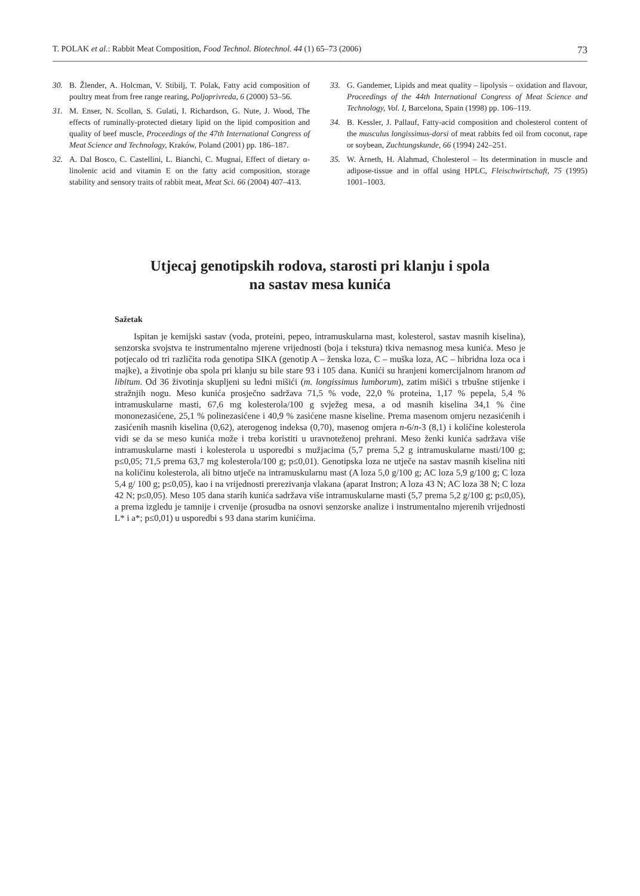T. POLAK et al.: Rabbit Meat Composition, Food Technol. Biotechnol. 44 (1) 65–73 (2006) 73
30. B. Žlender, A. Holcman, V. Stibilj, T. Polak, Fatty acid composition of poultry meat from free range rearing, Poljoprivreda, 6 (2000) 53–56.
31. M. Enser, N. Scollan, S. Gulati, I. Richardson, G. Nute, J. Wood, The effects of ruminally-protected dietary lipid on the lipid composition and quality of beef muscle, Proceedings of the 47th International Congress of Meat Science and Technology, Kraków, Poland (2001) pp. 186–187.
32. A. Dal Bosco, C. Castellini, L. Bianchi, C. Mugnai, Effect of dietary α-linolenic acid and vitamin E on the fatty acid composition, storage stability and sensory traits of rabbit meat, Meat Sci. 66 (2004) 407–413.
33. G. Gandemer, Lipids and meat quality – lipolysis – oxidation and flavour, Proceedings of the 44th International Congress of Meat Science and Technology, Vol. I, Barcelona, Spain (1998) pp. 106–119.
34. B. Kessler, J. Pallauf, Fatty-acid composition and cholesterol content of the musculus longissimus-dorsi of meat rabbits fed oil from coconut, rape or soybean, Zuchtungskunde, 66 (1994) 242–251.
35. W. Arneth, H. Alahmad, Cholesterol – Its determination in muscle and adipose-tissue and in offal using HPLC, Fleischwirtschaft, 75 (1995) 1001–1003.
Utjecaj genotipskih rodova, starosti pri klanju i spola
na sastav mesa kunića
Sažetak
Ispitan je kemijski sastav (voda, proteini, pepeo, intramuskularna mast, kolesterol, sastav masnih kiselina), senzorska svojstva te instrumentalno mjerene vrijednosti (boja i tekstura) tkiva nemasnog mesa kunića. Meso je potjecalo od tri različita roda genotipa SIKA (genotip A – ženska loza, C – muška loza, AC – hibridna loza oca i majke), a životinje oba spola pri klanju su bile stare 93 i 105 dana. Kunići su hranjeni komercijalnom hranom ad libitum. Od 36 životinja skupljeni su leđni mišići (m. longissimus lumborum), zatim mišići s trbušne stijenke i stražnjih nogu. Meso kunića prosječno sadržava 71,5 % vode, 22,0 % proteina, 1,17 % pepela, 5,4 % intramuskularne masti, 67,6 mg kolesterola/100 g svježeg mesa, a od masnih kiselina 34,1 % čine mononezasićene, 25,1 % polinezasićene i 40,9 % zasićene masne kiseline. Prema masenom omjeru nezasićenih i zasićenih masnih kiselina (0,62), aterogenog indeksa (0,70), masenog omjera n-6/n-3 (8,1) i količine kolesterola vidi se da se meso kunića može i treba koristiti u uravnoteženoj prehrani. Meso ženki kunića sadržava više intramuskularne masti i kolesterola u usporedbi s mužjacima (5,7 prema 5,2 g intramuskularne masti/100 g; p≤0,05; 71,5 prema 63,7 mg kolesterola/100 g; p≤0,01). Genotipska loza ne utječe na sastav masnih kiselina niti na količinu kolesterola, ali bitno utječe na intramuskularnu mast (A loza 5,0 g/100 g; AC loza 5,9 g/100 g; C loza 5,4 g/ 100 g; p≤0,05), kao i na vrijednosti prerezivanja vlakana (aparat Instron; A loza 43 N; AC loza 38 N; C loza 42 N; p≤0,05). Meso 105 dana starih kunića sadržava više intramuskularne masti (5,7 prema 5,2 g/100 g; p≤0,05), a prema izgledu je tamnije i crvenije (prosudba na osnovi senzorske analize i instrumentalno mjerenih vrijednosti L* i a*; p≤0,01) u usporedbi s 93 dana starim kunićima.